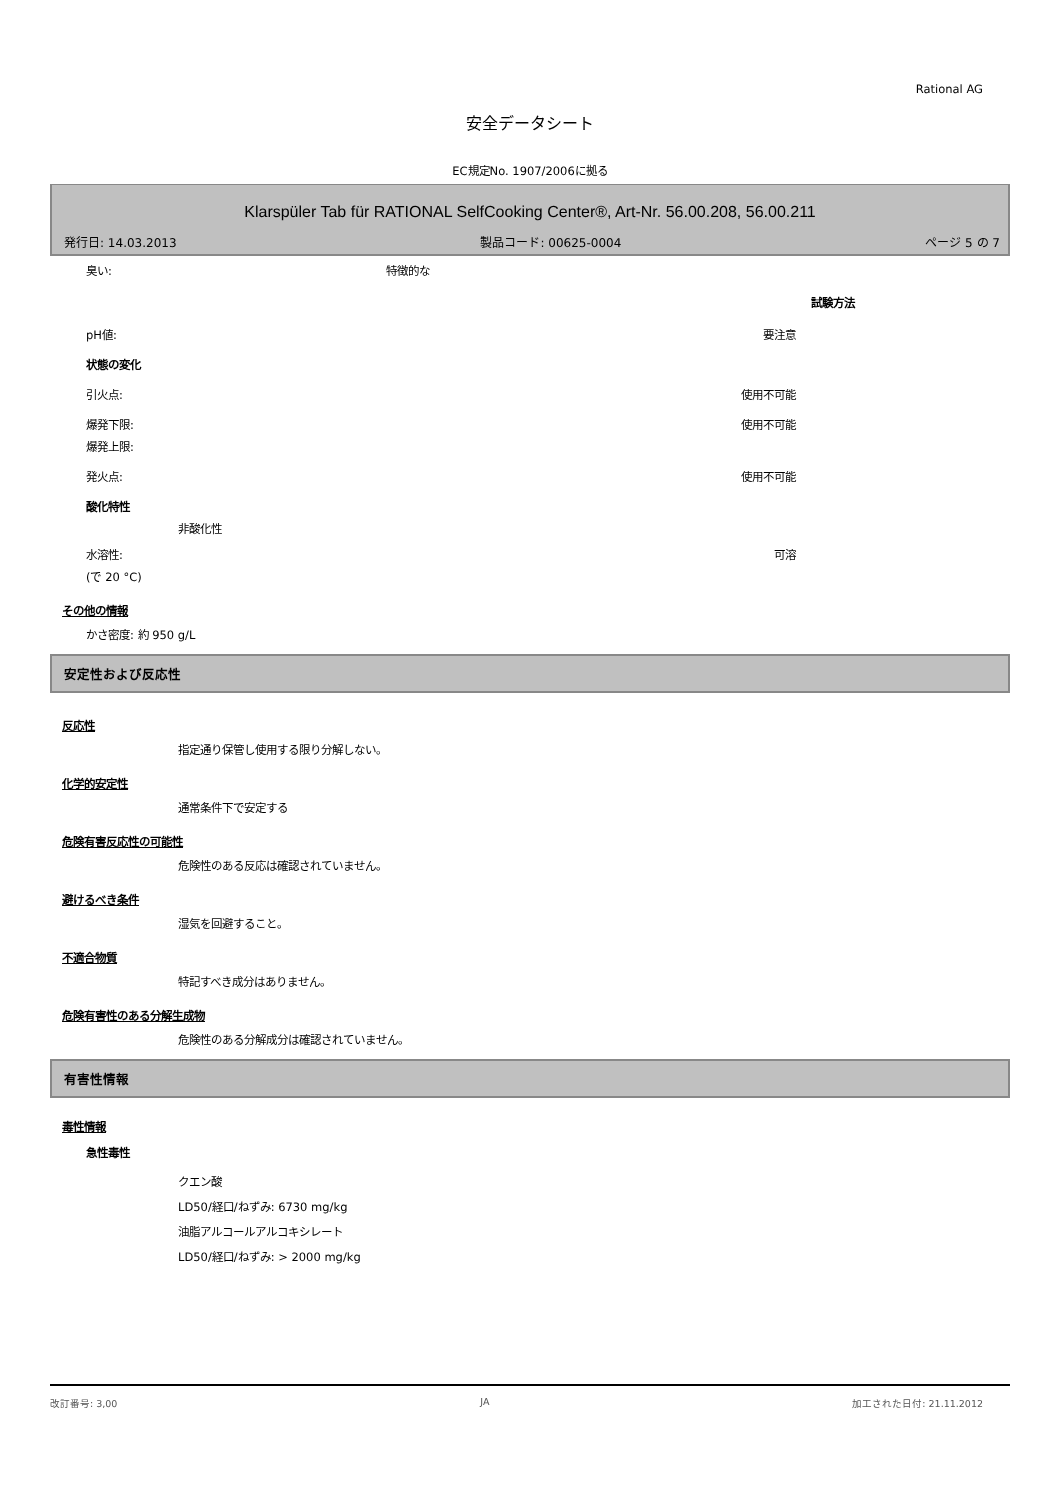Rational AG
安全データシート
EC規定No. 1907/2006に拠る
Klarspüler Tab für RATIONAL SelfCooking Center®, Art-Nr. 56.00.208, 56.00.211
発行日: 14.03.2013 製品コード: 00625-0004 ページ 5 の 7
臭い: 特徴的な
試験方法
pH値: 要注意
状態の変化
引火点: 使用不可能
爆発下限: 使用不可能
爆発上限:
発火点: 使用不可能
酸化特性
非酸化性
水溶性:
(で 20 °C) 可溶
その他の情報
かさ密度: 約 950 g/L
安定性および反応性
反応性
指定通り保管し使用する限り分解しない。
化学的安定性
通常条件下で安定する
危険有害反応性の可能性
危険性のある反応は確認されていません。
避けるべき条件
湿気を回避すること。
不適合物質
特記すべき成分はありません。
危険有害性のある分解生成物
危険性のある分解成分は確認されていません。
有害性情報
毒性情報
急性毒性
クエン酸
LD50/経口/ねずみ: 6730 mg/kg
油脂アルコールアルコキシレート
LD50/経口/ねずみ: > 2000 mg/kg
改訂番号: 3,00 JA 加工された日付: 21.11.2012